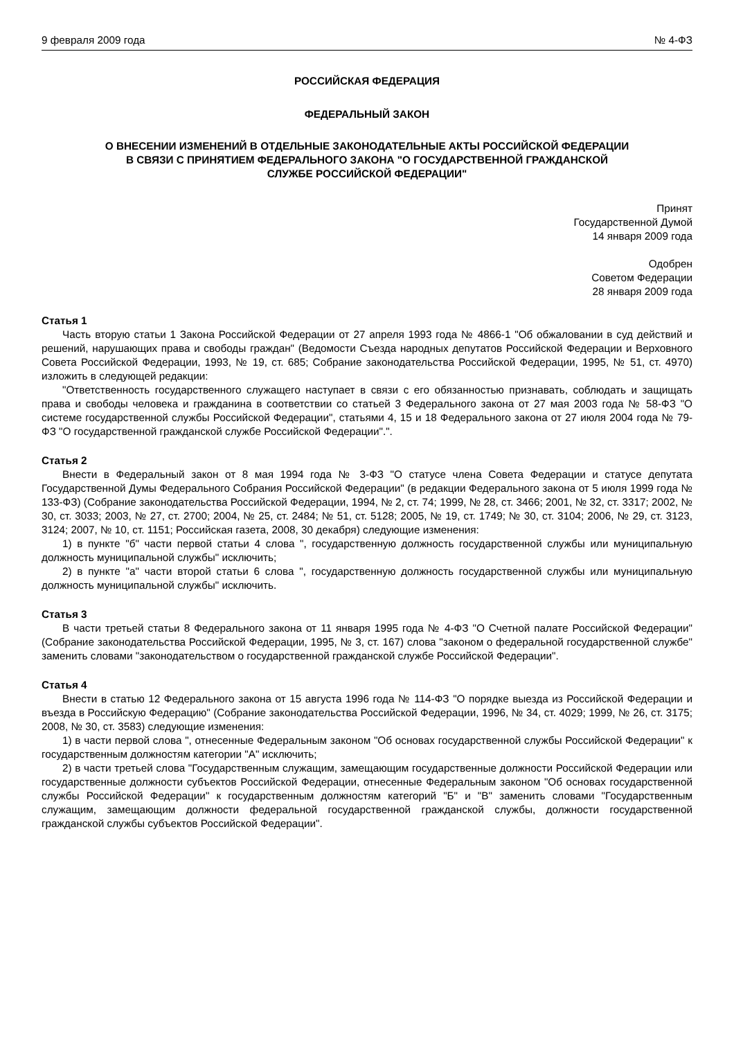9 февраля 2009 года № 4-ФЗ
РОССИЙСКАЯ ФЕДЕРАЦИЯ
ФЕДЕРАЛЬНЫЙ ЗАКОН
О ВНЕСЕНИИ ИЗМЕНЕНИЙ В ОТДЕЛЬНЫЕ ЗАКОНОДАТЕЛЬНЫЕ АКТЫ РОССИЙСКОЙ ФЕДЕРАЦИИ
В СВЯЗИ С ПРИНЯТИЕМ ФЕДЕРАЛЬНОГО ЗАКОНА "О ГОСУДАРСТВЕННОЙ ГРАЖДАНСКОЙ
СЛУЖБЕ РОССИЙСКОЙ ФЕДЕРАЦИИ"
Принят
Государственной Думой
14 января 2009 года
Одобрен
Советом Федерации
28 января 2009 года
Статья 1
Часть вторую статьи 1 Закона Российской Федерации от 27 апреля 1993 года № 4866-1 "Об обжаловании в суд действий и решений, нарушающих права и свободы граждан" (Ведомости Съезда народных депутатов Российской Федерации и Верховного Совета Российской Федерации, 1993, № 19, ст. 685; Собрание законодательства Российской Федерации, 1995, № 51, ст. 4970) изложить в следующей редакции:
"Ответственность государственного служащего наступает в связи с его обязанностью признавать, соблюдать и защищать права и свободы человека и гражданина в соответствии со статьей 3 Федерального закона от 27 мая 2003 года № 58-ФЗ "О системе государственной службы Российской Федерации", статьями 4, 15 и 18 Федерального закона от 27 июля 2004 года № 79-ФЗ "О государственной гражданской службе Российской Федерации".".
Статья 2
Внести в Федеральный закон от 8 мая 1994 года № 3-ФЗ "О статусе члена Совета Федерации и статусе депутата Государственной Думы Федерального Собрания Российской Федерации" (в редакции Федерального закона от 5 июля 1999 года № 133-ФЗ) (Собрание законодательства Российской Федерации, 1994, № 2, ст. 74; 1999, № 28, ст. 3466; 2001, № 32, ст. 3317; 2002, № 30, ст. 3033; 2003, № 27, ст. 2700; 2004, № 25, ст. 2484; № 51, ст. 5128; 2005, № 19, ст. 1749; № 30, ст. 3104; 2006, № 29, ст. 3123, 3124; 2007, № 10, ст. 1151; Российская газета, 2008, 30 декабря) следующие изменения:
1) в пункте "б" части первой статьи 4 слова ", государственную должность государственной службы или муниципальную должность муниципальной службы" исключить;
2) в пункте "а" части второй статьи 6 слова ", государственную должность государственной службы или муниципальную должность муниципальной службы" исключить.
Статья 3
В части третьей статьи 8 Федерального закона от 11 января 1995 года № 4-ФЗ "О Счетной палате Российской Федерации" (Собрание законодательства Российской Федерации, 1995, № 3, ст. 167) слова "законом о федеральной государственной службе" заменить словами "законодательством о государственной гражданской службе Российской Федерации".
Статья 4
Внести в статью 12 Федерального закона от 15 августа 1996 года № 114-ФЗ "О порядке выезда из Российской Федерации и въезда в Российскую Федерацию" (Собрание законодательства Российской Федерации, 1996, № 34, ст. 4029; 1999, № 26, ст. 3175; 2008, № 30, ст. 3583) следующие изменения:
1) в части первой слова ", отнесенные Федеральным законом "Об основах государственной службы Российской Федерации" к государственным должностям категории "А" исключить;
2) в части третьей слова "Государственным служащим, замещающим государственные должности Российской Федерации или государственные должности субъектов Российской Федерации, отнесенные Федеральным законом "Об основах государственной службы Российской Федерации" к государственным должностям категорий "Б" и "В" заменить словами "Государственным служащим, замещающим должности федеральной государственной гражданской службы, должности государственной гражданской службы субъектов Российской Федерации".